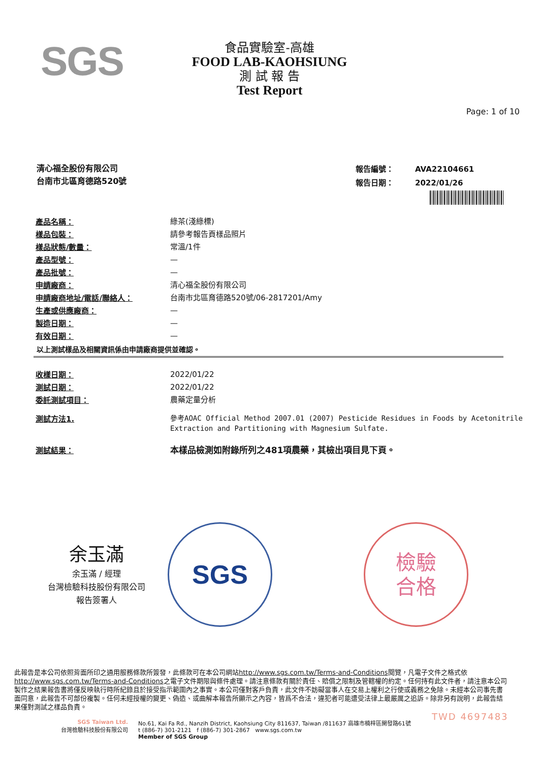SGS
食品實驗室-高雄
FOOD LAB-KAOHSIUNG
測 試 報 告
Test Report
Page: 1 of 10
清心福全股份有限公司
台南市北區育德路520號
| 報告編號： | AVA22104661 |
| 報告日期： | 2022/01/26 |
| 產品名稱： | 綠茶(淺綠標) |
| 樣品包裝： | 請參考報告頁樣品照片 |
| 樣品狀態/數量： | 常溫/1件 |
| 產品型號： | — |
| 產品批號： | — |
| 申請廠商： | 清心福全股份有限公司 |
| 申請廠商地址/電話/聯絡人： | 台南市北區育德路520號/06-2817201/Amy |
| 生產或供應廠商： | — |
| 製造日期： | — |
| 有效日期： | — |
以上測試樣品及相關資訊係由申請廠商提供並確認。
| 收樣日期： | 2022/01/22 |
| 測試日期： | 2022/01/22 |
| 委託測試項目： | 農藥定量分析 |
| 測試方法1. | 參考AOAC Official Method 2007.01 (2007) Pesticide Residues in Foods by Acetonitrile Extraction and Partitioning with Magnesium Sulfate. |
| 測試結果： | 本樣品檢測如附錄所列之481項農藥，其檢出項目見下頁。 |
余玉滿
余玉滿 / 經理
台灣檢驗科技股份有限公司
報告簽署人
SGS
檢驗
合格
此報告是本公司依照背面所印之通用服務條款所簽發，此條款可在本公司網站http://www.sgs.com.tw/Terms-and-Conditions閱覽，凡電子文件之格式依http://www.sgs.com.tw/Terms-and-Conditions之電子文件期限與條件處理。請注意條款有關於責任、賠償之限制及管轄權的約定。任何持有此文件者，請注意本公司製作之結果報告書將僅反映執行時所紀錄且於接受指示範圍內之事實。本公司僅對客戶負責，此文件不妨礙當事人在交易上權利之行使或義務之免除。未經本公司事先書面同意，此報告不可部份複製。任何未經授權的變更、偽造、或曲解本報告所顯示之內容，皆爲不合法，違犯者可能遭受法律上最嚴厲之追訴。除非另有說明，此報告結果僅對測試之樣品負責。
TWD 4697483
SGS Taiwan Ltd.
台灣檢驗科技股份有限公司
No.61, Kai Fa Rd., Nanzih District, Kaohsiung City 811637, Taiwan /811637 高雄市楠梓區開發路61號
t (886-7) 301-2121 f (886-7) 301-2867 www.sgs.com.tw
Member of SGS Group